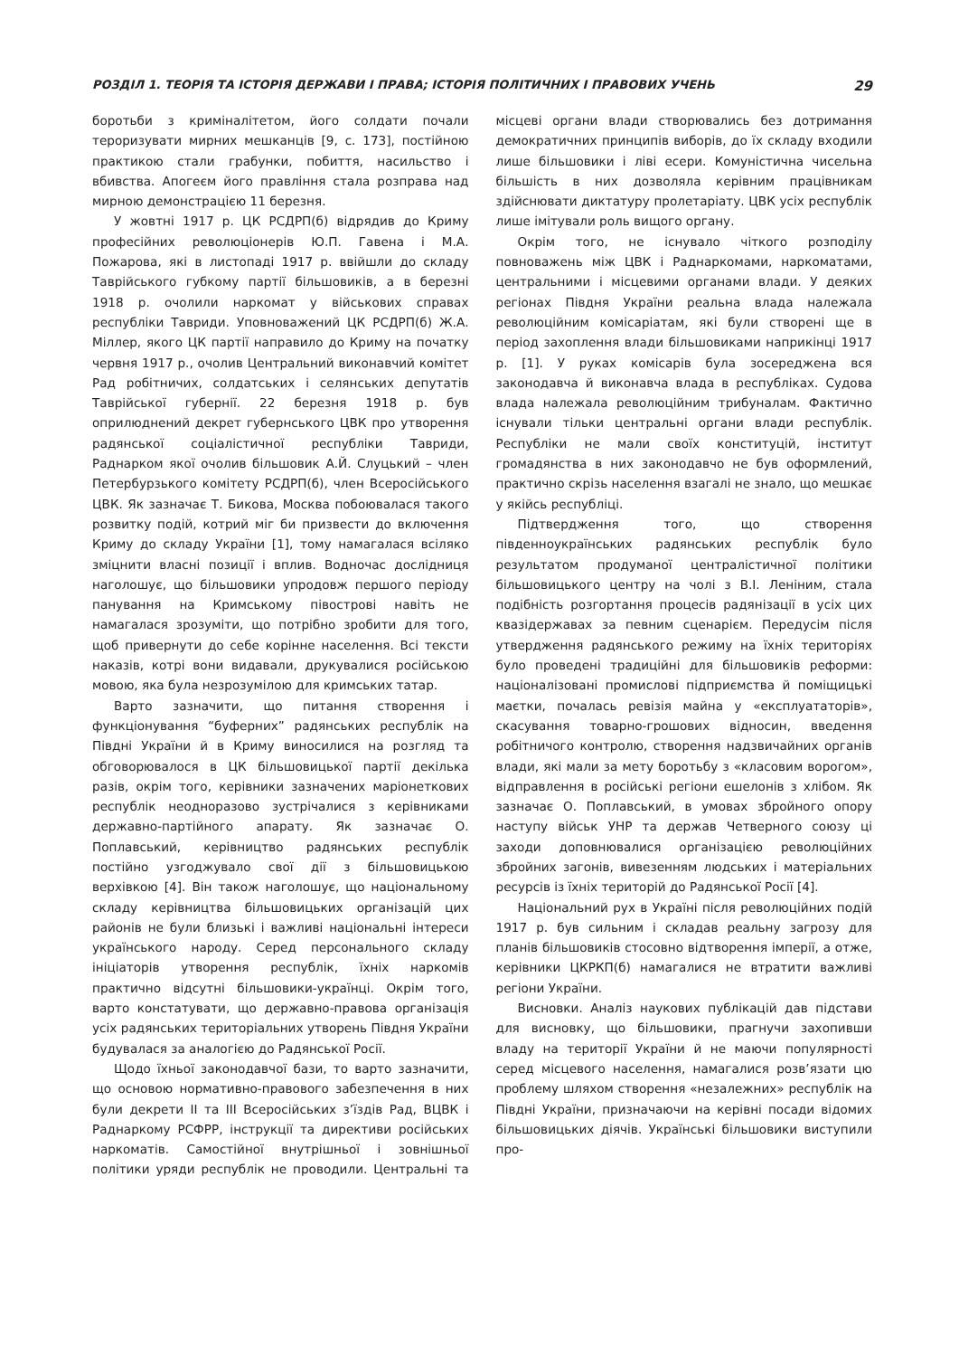РОЗДІЛ 1. ТЕОРІЯ ТА ІСТОРІЯ ДЕРЖАВИ І ПРАВА; ІСТОРІЯ ПОЛІТИЧНИХ І ПРАВОВИХ УЧЕНЬ 29
боротьби з криміналітетом, його солдати почали тероризувати мирних мешканців [9, с. 173], постійною практикою стали грабунки, побиття, насильство і вбивства. Апогеєм його правління стала розправа над мирною демонстрацією 11 березня.
У жовтні 1917 р. ЦК РСДРП(б) відрядив до Криму професійних революціонерів Ю.П. Гавена і М.А. Пожарова, які в листопаді 1917 р. ввійшли до складу Таврійського губкому партії більшовиків, а в березні 1918 р. очолили наркомат у військових справах республіки Тавриди. Уповноважений ЦК РСДРП(б) Ж.А. Міллер, якого ЦК партії направило до Криму на початку червня 1917 р., очолив Центральний виконавчий комітет Рад робітничих, солдатських і селянських депутатів Таврійської губернії. 22 березня 1918 р. був оприлюднений декрет губернського ЦВК про утворення радянської соціалістичної республіки Тавриди, Раднарком якої очолив більшовик А.Й. Слуцький – член Петербурзького комітету РСДРП(б), член Всеросійського ЦВК. Як зазначає Т. Бикова, Москва побоювалася такого розвитку подій, котрий міг би призвести до включення Криму до складу України [1], тому намагалася всіляко зміцнити власні позиції і вплив. Водночас дослідниця наголошує, що більшовики упродовж першого періоду панування на Кримському півострові навіть не намагалася зрозуміти, що потрібно зробити для того, щоб привернути до себе корінне населення. Всі тексти наказів, котрі вони видавали, друкувалися російською мовою, яка була незрозумілою для кримських татар.
Варто зазначити, що питання створення і функціонування “буферних” радянських республік на Півдні України й в Криму виносилися на розгляд та обговорювалося в ЦК більшовицької партії декілька разів, окрім того, керівники зазначених маріонеткових республік неодноразово зустрічалися з керівниками державно-партійного апарату. Як зазначає О. Поплавський, керівництво радянських республік постійно узгоджувало свої дії з більшовицькою верхівкою [4]. Він також наголошує, що національному складу керівництва більшовицьких організацій цих районів не були близькі і важливі національні інтереси українського народу. Серед персонального складу ініціаторів утворення республік, їхніх наркомів практично відсутні більшовики-українці. Окрім того, варто констатувати, що державно-правова організація усіх радянських територіальних утворень Півдня України будувалася за аналогією до Радянської Росії.
Щодо їхньої законодавчої бази, то варто зазначити, що основою нормативно-правового забезпечення в них були декрети II та III Всеросійських з’їздів Рад, ВЦВК і Раднаркому РСФРР, інструкції та директиви російських наркоматів. Самостійної внутрішньої і зовнішньої політики уряди республік не проводили. Центральні та місцеві органи влади створювались без дотримання демократичних принципів виборів, до їх складу входили лише більшовики і ліві есери. Комуністична чисельна більшість в них дозволяла керівним працівникам здійснювати диктатуру пролетаріату. ЦВК усіх республік лише імітували роль вищого органу.
Окрім того, не існувало чіткого розподілу повноважень між ЦВК і Раднаркомами, наркоматами, центральними і місцевими органами влади. У деяких регіонах Півдня України реальна влада належала революційним комісаріатам, які були створені ще в період захоплення влади більшовиками наприкінці 1917 р. [1]. У руках комісарів була зосереджена вся законодавча й виконавча влада в республіках. Судова влада належала революційним трибуналам. Фактично існували тільки центральні органи влади республік. Республіки не мали своїх конституцій, інститут громадянства в них законодавчо не був оформлений, практично скрізь населення взагалі не знало, що мешкає у якійсь республіці.
Підтвердження того, що створення південноукраїнських радянських республік було результатом продуманої централістичної політики більшовицького центру на чолі з В.І. Леніним, стала подібність розгортання процесів радянізації в усіх цих квазідержавах за певним сценарієм. Передусім після утвердження радянського режиму на їхніх територіях було проведені традиційні для більшовиків реформи: націоналізовані промислові підприємства й поміщицькі маєтки, почалась ревізія майна у «експлуататорів», скасування товарно-грошових відносин, введення робітничого контролю, створення надзвичайних органів влади, які мали за мету боротьбу з «класовим ворогом», відправлення в російські регіони ешелонів з хлібом. Як зазначає О. Поплавський, в умовах збройного опору наступу військ УНР та держав Четверного союзу ці заходи доповнювалися організацією революційних збройних загонів, вивезенням людських і матеріальних ресурсів із їхніх територій до Радянської Росії [4].
Національний рух в Україні після революційних подій 1917 р. був сильним і складав реальну загрозу для планів більшовиків стосовно відтворення імперії, а отже, керівники ЦКРКП(б) намагалися не втратити важливі регіони України.
Висновки. Аналіз наукових публікацій дав підстави для висновку, що більшовики, прагнучи захопивши владу на території України й не маючи популярності серед місцевого населення, намагалися розв’язати цю проблему шляхом створення «незалежних» республік на Півдні України, призначаючи на керівні посади відомих більшовицьких діячів. Українські більшовики виступили про-